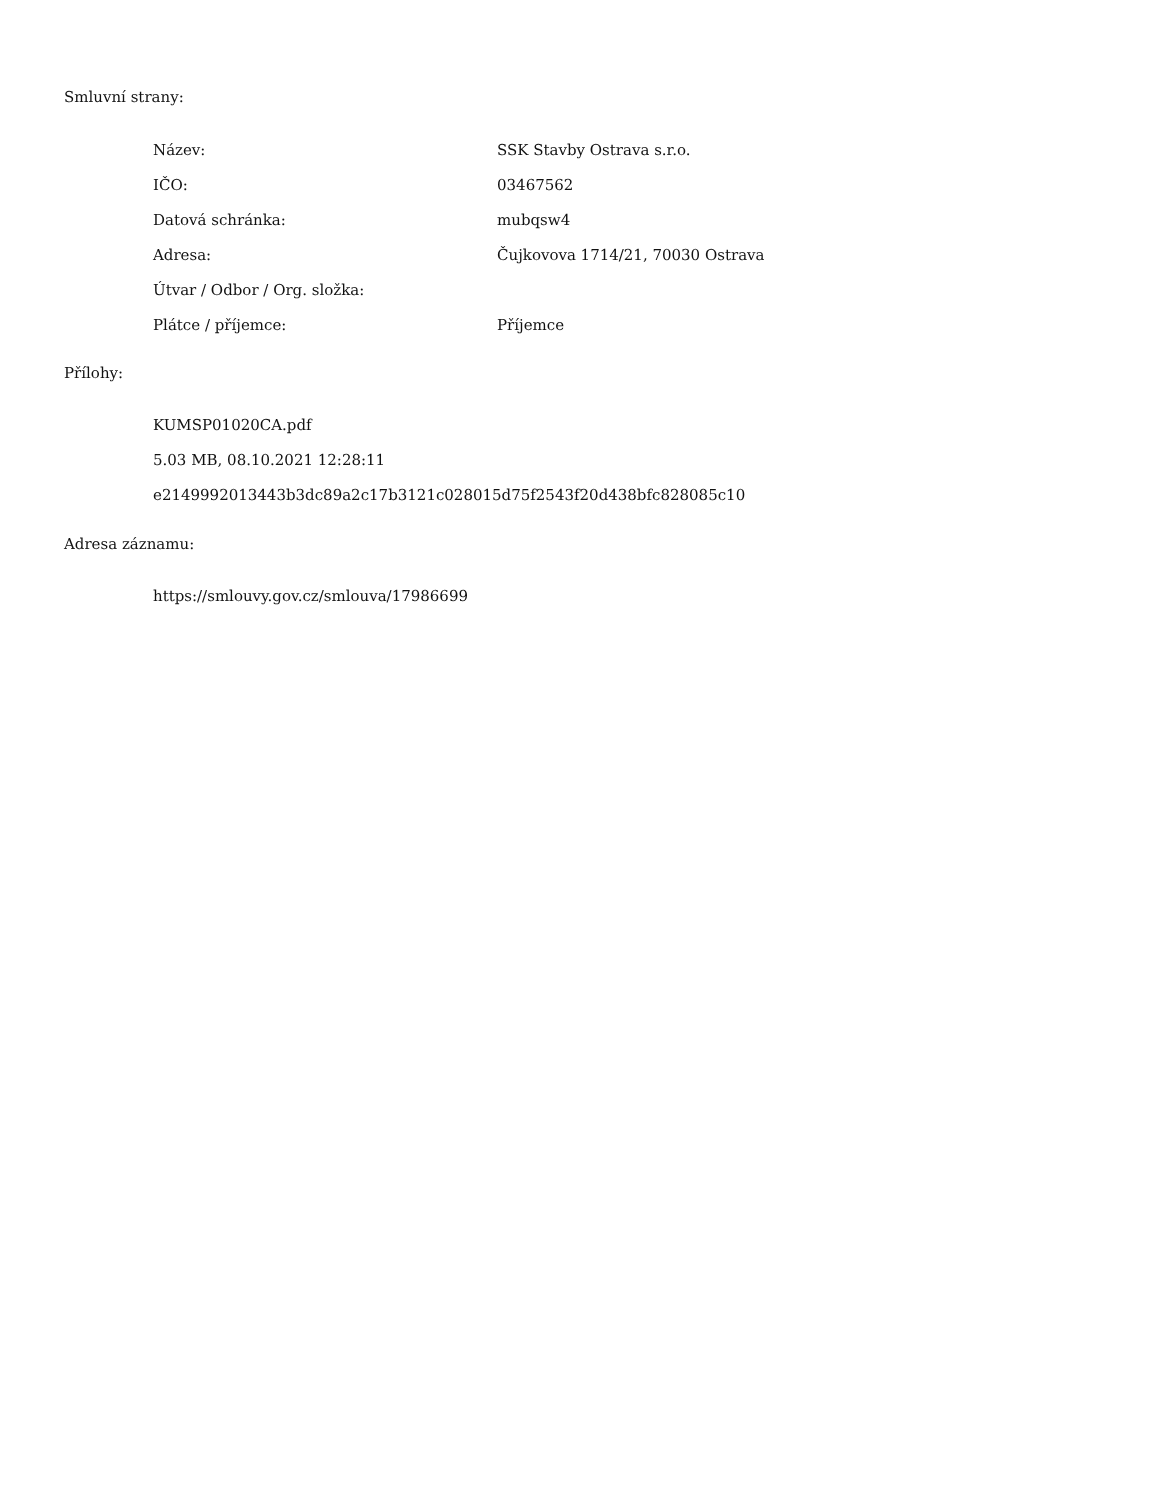Smluvní strany:
| Název: | SSK Stavby Ostrava s.r.o. |
| IČO: | 03467562 |
| Datová schránka: | mubqsw4 |
| Adresa: | Čujkovova 1714/21, 70030 Ostrava |
| Útvar / Odbor / Org. složka: | |
| Plátce / příjemce: | Příjemce |
Přílohy:
KUMSP01020CA.pdf
5.03 MB, 08.10.2021 12:28:11
e2149992013443b3dc89a2c17b3121c028015d75f2543f20d438bfc828085c10
Adresa záznamu:
https://smlouvy.gov.cz/smlouva/17986699